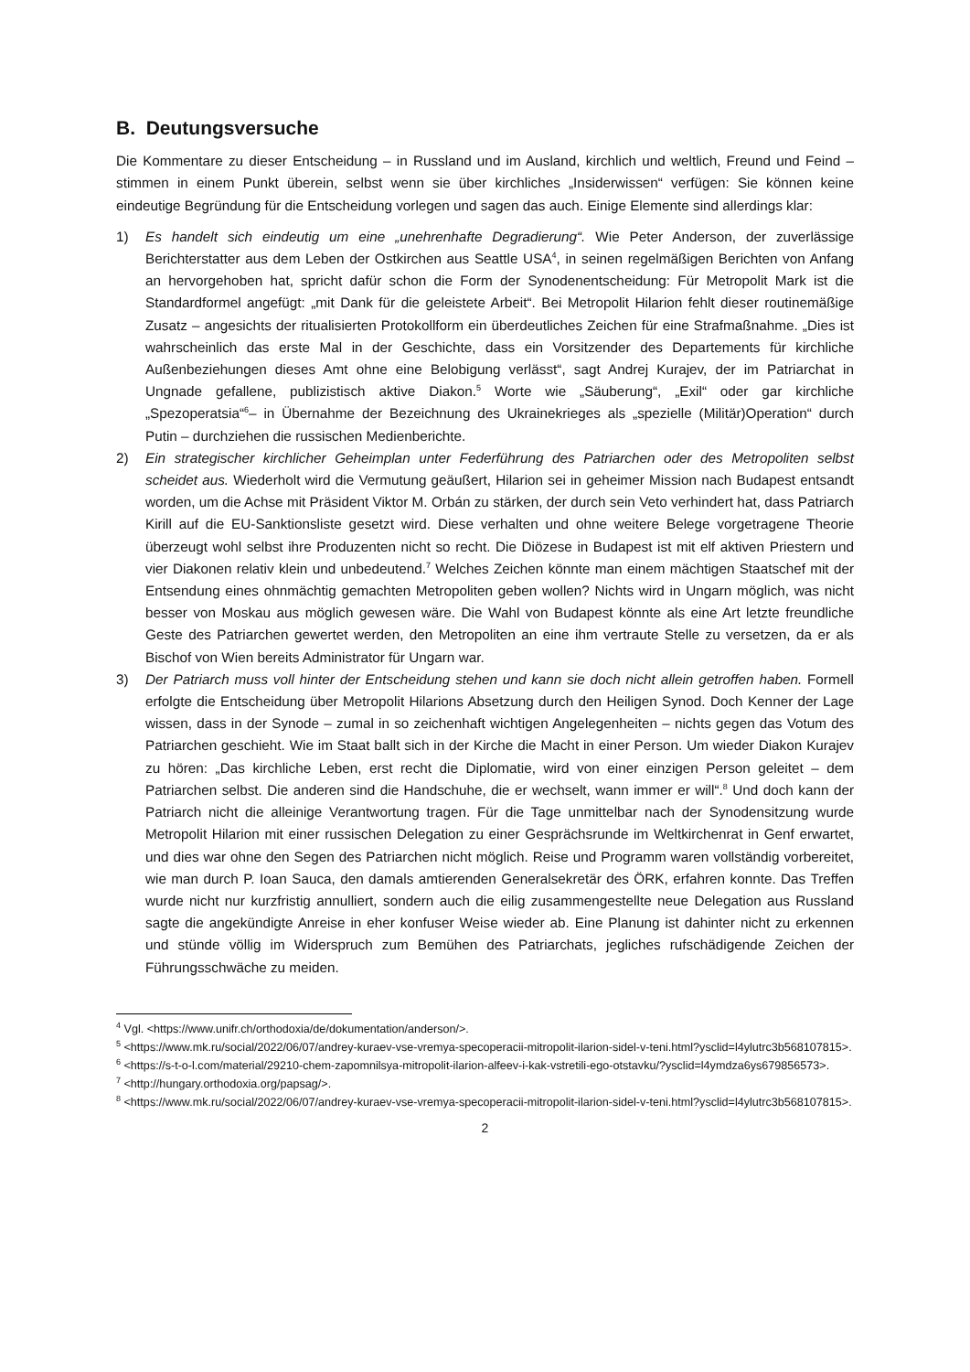B. Deutungsversuche
Die Kommentare zu dieser Entscheidung – in Russland und im Ausland, kirchlich und weltlich, Freund und Feind – stimmen in einem Punkt überein, selbst wenn sie über kirchliches „Insiderwissen“ verfügen: Sie können keine eindeutige Begründung für die Entscheidung vorlegen und sagen das auch. Einige Elemente sind allerdings klar:
1) Es handelt sich eindeutig um eine „unehrenhafte Degradierung“. Wie Peter Anderson, der zuverlässige Berichterstatter aus dem Leben der Ostkirchen aus Seattle USA<sup>4</sup>, in seinen regelmäßigen Berichten von Anfang an hervorgehoben hat, spricht dafür schon die Form der Synodenentscheidung: Für Metropolit Mark ist die Standardformel angefügt: „mit Dank für die geleistete Arbeit“. Bei Metropolit Hilarion fehlt dieser routinemäßige Zusatz – angesichts der ritualisierten Protokollform ein überdeutliches Zeichen für eine Strafmaßnahme. „Dies ist wahrscheinlich das erste Mal in der Geschichte, dass ein Vorsitzender des Departements für kirchliche Außenbeziehungen dieses Amt ohne eine Belobigung verlässt“, sagt Andrej Kurajev, der im Patriarchat in Ungnade gefallene, publizistisch aktive Diakon.<sup>5</sup> Worte wie „Säuberung“, „Exil“ oder gar kirchliche „Spezoperatsia“<sup>6</sup>– in Übernahme der Bezeichnung des Ukrainekrieges als „spezielle (Militär)Operation“ durch Putin – durchziehen die russischen Medienberichte.
2) Ein strategischer kirchlicher Geheimplan unter Federführung des Patriarchen oder des Metropoliten selbst scheidet aus. Wiederholt wird die Vermutung geäußert, Hilarion sei in geheimer Mission nach Budapest entsandt worden, um die Achse mit Präsident Viktor M. Orbán zu stärken, der durch sein Veto verhindert hat, dass Patriarch Kirill auf die EU-Sanktionsliste gesetzt wird. Diese verhalten und ohne weitere Belege vorgetragene Theorie überzeugt wohl selbst ihre Produzenten nicht so recht. Die Diözese in Budapest ist mit elf aktiven Priestern und vier Diakonen relativ klein und unbedeutend.<sup>7</sup> Welches Zeichen könnte man einem mächtigen Staatschef mit der Entsendung eines ohnmächtig gemachten Metropoliten geben wollen? Nichts wird in Ungarn möglich, was nicht besser von Moskau aus möglich gewesen wäre. Die Wahl von Budapest könnte als eine Art letzte freundliche Geste des Patriarchen gewertet werden, den Metropoliten an eine ihm vertraute Stelle zu versetzen, da er als Bischof von Wien bereits Administrator für Ungarn war.
3) Der Patriarch muss voll hinter der Entscheidung stehen und kann sie doch nicht allein getroffen haben. Formell erfolgte die Entscheidung über Metropolit Hilarions Absetzung durch den Heiligen Synod. Doch Kenner der Lage wissen, dass in der Synode – zumal in so zeichenhaft wichtigen Angelegenheiten – nichts gegen das Votum des Patriarchen geschieht. Wie im Staat ballt sich in der Kirche die Macht in einer Person. Um wieder Diakon Kurajev zu hören: „Das kirchliche Leben, erst recht die Diplomatie, wird von einer einzigen Person geleitet – dem Patriarchen selbst. Die anderen sind die Handschuhe, die er wechselt, wann immer er will“.<sup>8</sup> Und doch kann der Patriarch nicht die alleinige Verantwortung tragen. Für die Tage unmittelbar nach der Synodensitzung wurde Metropolit Hilarion mit einer russischen Delegation zu einer Gesprächsrunde im Weltkirchenrat in Genf erwartet, und dies war ohne den Segen des Patriarchen nicht möglich. Reise und Programm waren vollständig vorbereitet, wie man durch P. Ioan Sauca, den damals amtierenden Generalsekretär des ÖRK, erfahren konnte. Das Treffen wurde nicht nur kurzfristig annulliert, sondern auch die eilig zusammengestellte neue Delegation aus Russland sagte die angekündigte Anreise in eher konfuser Weise wieder ab. Eine Planung ist dahinter nicht zu erkennen und stünde völlig im Widerspruch zum Bemühen des Patriarchats, jegliches rufschädigende Zeichen der Führungsschwäche zu meiden.
<sup>4</sup> Vgl. <https://www.unifr.ch/orthodoxia/de/dokumentation/anderson/>.
<sup>5</sup> <https://www.mk.ru/social/2022/06/07/andrey-kuraev-vse-vremya-specoperacii-mitropolit-ilarion-sidel-v-teni.html?ysclid=l4ylutrc3b568107815>.
<sup>6</sup> <https://s-t-o-l.com/material/29210-chem-zapomnilsya-mitropolit-ilarion-alfeev-i-kak-vstretili-ego-otstavku/?ysclid=l4ymdza6ys679856573>.
<sup>7</sup> <http://hungary.orthodoxia.org/papsag/>.
<sup>8</sup> <https://www.mk.ru/social/2022/06/07/andrey-kuraev-vse-vremya-specoperacii-mitropolit-ilarion-sidel-v-teni.html?ysclid=l4ylutrc3b568107815>.
2